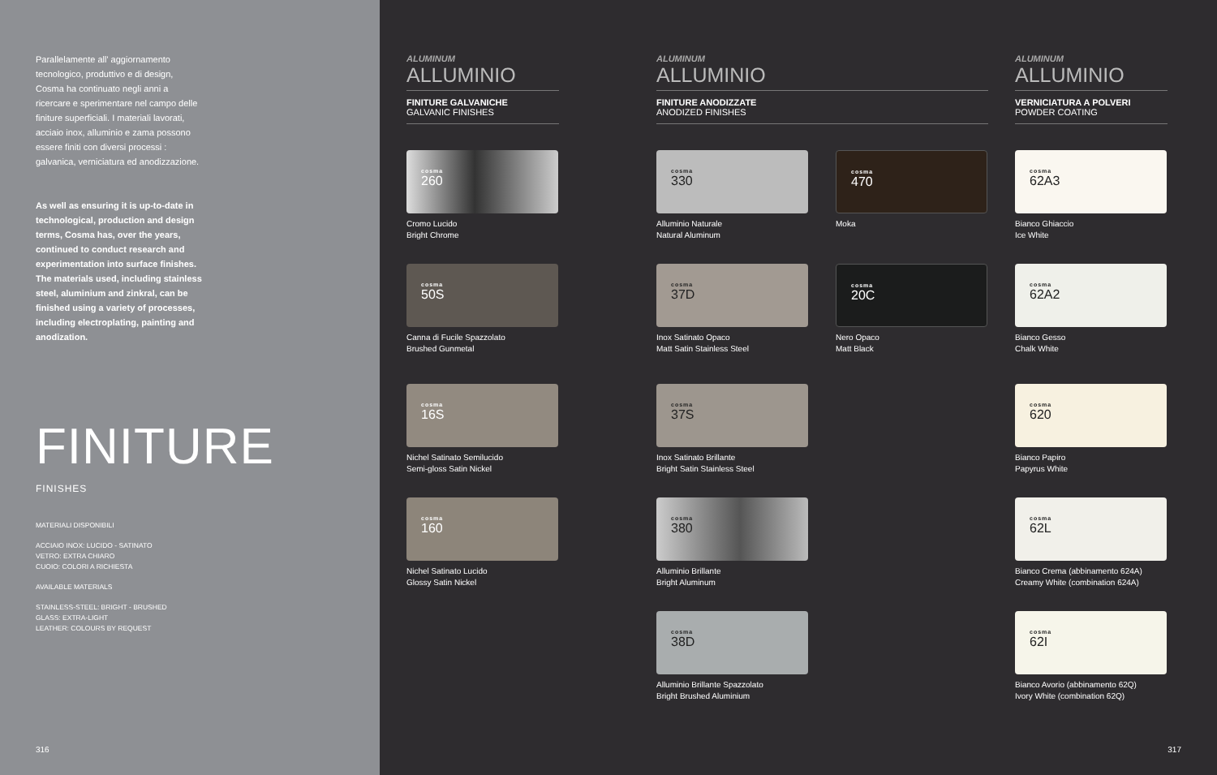Parallelamente all' aggiornamento tecnologico, produttivo e di design, Cosma ha continuato negli anni a ricercare e sperimentare nel campo delle finiture superficiali. I materiali lavorati, acciaio inox, alluminio e zama possono essere finiti con diversi processi : galvanica, verniciatura ed anodizzazione.
As well as ensuring it is up-to-date in technological, production and design terms, Cosma has, over the years, continued to conduct research and experimentation into surface finishes. The materials used, including stainless steel, aluminium and zinkral, can be finished using a variety of processes, including electroplating, painting and anodization.
FINITURE
FINISHES
MATERIALI DISPONIBILI
ACCIAIO INOX: LUCIDO - SATINATO
VETRO: EXTRA CHIARO
CUOIO: COLORI A RICHIESTA
AVAILABLE MATERIALS
STAINLESS-STEEL: BRIGHT - BRUSHED
GLASS: EXTRA-LIGHT
LEATHER: COLOURS BY REQUEST
316
ALUMINUM
ALLUMINIO
FINITURE GALVANICHE
GALVANIC FINISHES
ALUMINUM
ALLUMINIO
FINITURE ANODIZZATE
ANODIZED FINISHES
ALUMINUM
ALLUMINIO
VERNICIATURA A POLVERI
POWDER COATING
cosma
260
Cromo Lucido
Bright Chrome
cosma
50S
Canna di Fucile Spazzolato
Brushed Gunmetal
cosma
16S
Nichel Satinato Semilucido
Semi-gloss Satin Nickel
cosma
160
Nichel Satinato Lucido
Glossy Satin Nickel
cosma
330
Alluminio Naturale
Natural Aluminum
cosma
37D
Inox Satinato Opaco
Matt Satin Stainless Steel
cosma
37S
Inox Satinato Brillante
Bright Satin Stainless Steel
cosma
380
Alluminio Brillante
Bright Aluminum
cosma
38D
Alluminio Brillante Spazzolato
Bright Brushed Aluminium
cosma
470
Moka
cosma
20C
Nero Opaco
Matt Black
cosma
62A3
Bianco Ghiaccio
Ice White
cosma
62A2
Bianco Gesso
Chalk White
cosma
620
Bianco Papiro
Papyrus White
cosma
62L
Bianco Crema (abbinamento 624A)
Creamy White (combination 624A)
cosma
62I
Bianco Avorio (abbinamento 62Q)
Ivory White (combination 62Q)
317